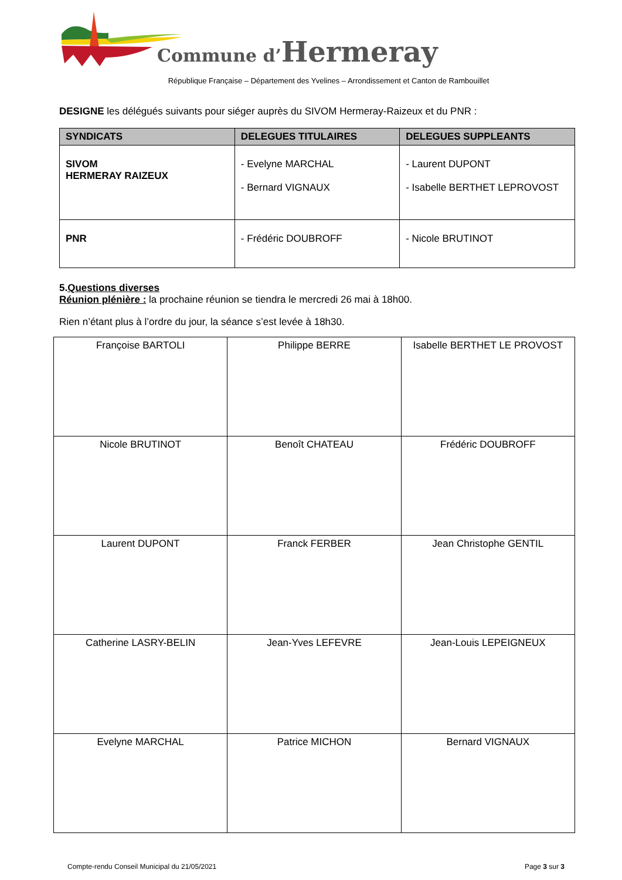Commune d’Hermeray
République Française – Département des Yvelines – Arrondissement et Canton de Rambouillet
DESIGNE les délégués suivants pour siéger auprès du SIVOM Hermeray-Raizeux et du PNR :
| SYNDICATS | DELEGUES TITULAIRES | DELEGUES SUPPLEANTS |
| --- | --- | --- |
| SIVOM HERMERAY RAIZEUX | - Evelyne MARCHAL - Bernard VIGNAUX | - Laurent DUPONT - Isabelle BERTHET LEPROVOST |
| PNR | - Frédéric DOUBROFF | - Nicole BRUTINOT |
5.Questions diverses
Réunion plénière : la prochaine réunion se tiendra le mercredi 26 mai à 18h00.
Rien n’étant plus à l’ordre du jour, la séance s’est levée à 18h30.
| Françoise BARTOLI | Philippe BERRE | Isabelle BERTHET LE PROVOST |
| Nicole BRUTINOT | Benoît CHATEAU | Frédéric DOUBROFF |
| Laurent DUPONT | Franck FERBER | Jean Christophe GENTIL |
| Catherine LASRY-BELIN | Jean-Yves LEFEVRE | Jean-Louis LEPEIGNEUX |
| Evelyne MARCHAL | Patrice MICHON | Bernard VIGNAUX |
Compte-rendu Conseil Municipal du 21/05/2021
Page 3 sur 3